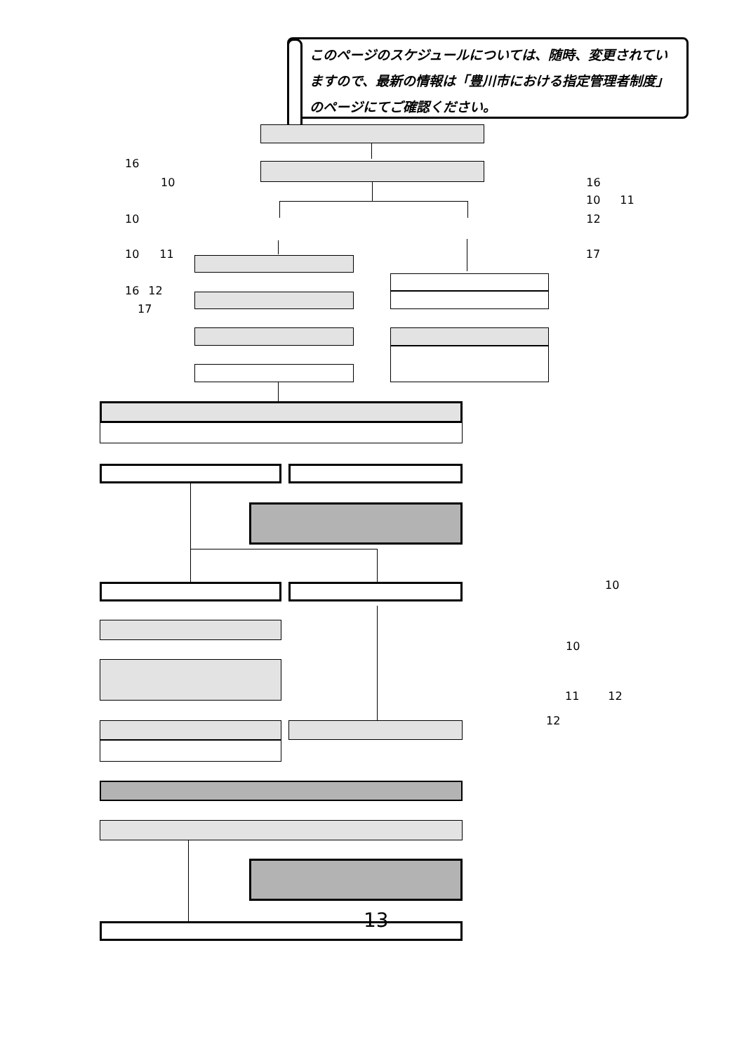このページのスケジュールについては、随時、変更されていますので、最新の情報は「豊川市における指定管理者制度」のページにてご確認ください。
16
10 16
10 11
10 12
10 11 17
16 12
17
10
10
11 12
12
13